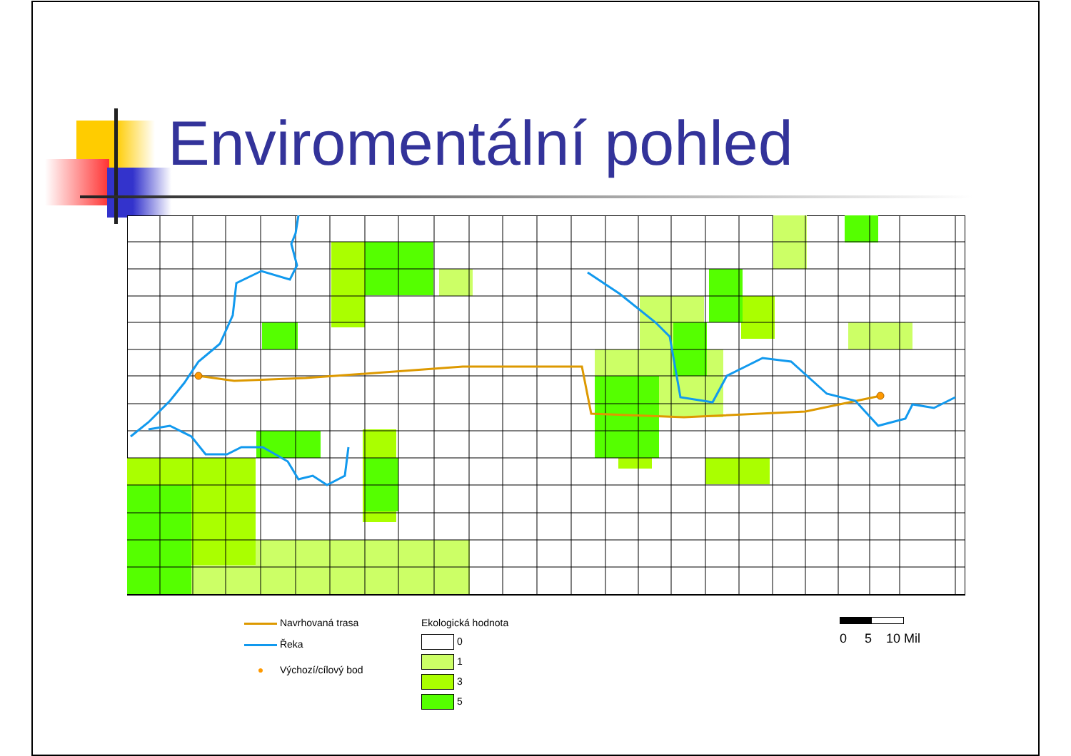Enviromentální pohled
Navrhovaná trasa
Řeka
● Výchozí/cílový bod
Ekologická hodnota
0
1
3
5
0 5 10 Mil